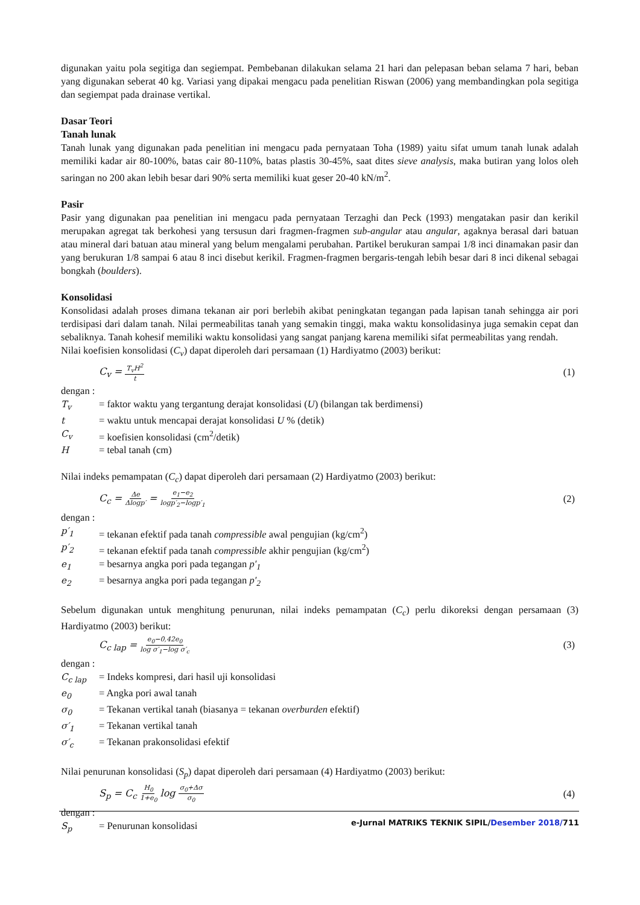digunakan yaitu pola segitiga dan segiempat. Pembebanan dilakukan selama 21 hari dan pelepasan beban selama 7 hari, beban yang digunakan seberat 40 kg. Variasi yang dipakai mengacu pada penelitian Riswan (2006) yang membandingkan pola segitiga dan segiempat pada drainase vertikal.
Dasar Teori
Tanah lunak
Tanah lunak yang digunakan pada penelitian ini mengacu pada pernyataan Toha (1989) yaitu sifat umum tanah lunak adalah memiliki kadar air 80-100%, batas cair 80-110%, batas plastis 30-45%, saat dites sieve analysis, maka butiran yang lolos oleh saringan no 200 akan lebih besar dari 90% serta memiliki kuat geser 20-40 kN/m<sup>2</sup>.
Pasir
Pasir yang digunakan paa penelitian ini mengacu pada pernyataan Terzaghi dan Peck (1993) mengatakan pasir dan kerikil merupakan agregat tak berkohesi yang tersusun dari fragmen-fragmen sub-angular atau angular, agaknya berasal dari batuan atau mineral dari batuan atau mineral yang belum mengalami perubahan. Partikel berukuran sampai 1/8 inci dinamakan pasir dan yang berukuran 1/8 sampai 6 atau 8 inci disebut kerikil. Fragmen-fragmen bergaris-tengah lebih besar dari 8 inci dikenal sebagai bongkah (boulders).
Konsolidasi
Konsolidasi adalah proses dimana tekanan air pori berlebih akibat peningkatan tegangan pada lapisan tanah sehingga air pori terdisipasi dari dalam tanah. Nilai permeabilitas tanah yang semakin tinggi, maka waktu konsolidasinya juga semakin cepat dan sebaliknya. Tanah kohesif memiliki waktu konsolidasi yang sangat panjang karena memiliki sifat permeabilitas yang rendah.
Nilai koefisien konsolidasi (C<sub>v</sub>) dapat diperoleh dari persamaan (1) Hardiyatmo (2003) berikut:
C<sub>v</sub> = T<sub>v</sub>H<sup>2</sup> t (1)
dengan :
T<sub>v</sub> = faktor waktu yang tergantung derajat konsolidasi (U) (bilangan tak berdimensi)
t = waktu untuk mencapai derajat konsolidasi U % (detik)
C<sub>v</sub> = koefisien konsolidasi (cm<sup>2</sup>/detik)
H = tebal tanah (cm)
Nilai indeks pemampatan (C<sub>c</sub>) dapat diperoleh dari persamaan (2) Hardiyatmo (2003) berikut:
C<sub>c</sub> = Δe Δlogp′ = e<sub>1</sub>−e<sub>2</sub> logp′<sub>2</sub>−logp′<sub>1</sub> (2)
dengan :
p′<sub>1</sub> = tekanan efektif pada tanah compressible awal pengujian (kg/cm<sup>2</sup>)
p′<sub>2</sub> = tekanan efektif pada tanah compressible akhir pengujian (kg/cm<sup>2</sup>)
e<sub>1</sub> = besarnya angka pori pada tegangan p′<sub>1</sub>
e<sub>2</sub> = besarnya angka pori pada tegangan p′<sub>2</sub>
Sebelum digunakan untuk menghitung penurunan, nilai indeks pemampatan (C<sub>c</sub>) perlu dikoreksi dengan persamaan (3) Hardiyatmo (2003) berikut:
C<sub>c lap</sub> = e<sub>0</sub>−0,42e<sub>0</sub> log σ′<sub>1</sub>−log σ′<sub>c</sub> (3)
dengan :
C<sub>c lap</sub> = Indeks kompresi, dari hasil uji konsolidasi
e<sub>0</sub> = Angka pori awal tanah
σ<sub>0</sub> = Tekanan vertikal tanah (biasanya = tekanan overburden efektif)
σ′<sub>1</sub> = Tekanan vertikal tanah
σ′<sub>c</sub> = Tekanan prakonsolidasi efektif
Nilai penurunan konsolidasi (S<sub>p</sub>) dapat diperoleh dari persamaan (4) Hardiyatmo (2003) berikut:
S<sub>p</sub> = C<sub>c</sub> H<sub>0</sub> 1+e<sub>0</sub> log σ<sub>0</sub>+Δσ σ<sub>0</sub> (4)
dengan :
S<sub>p</sub> = Penurunan konsolidasi
e-Jurnal MATRIKS TEKNIK SIPIL/Desember 2018/711